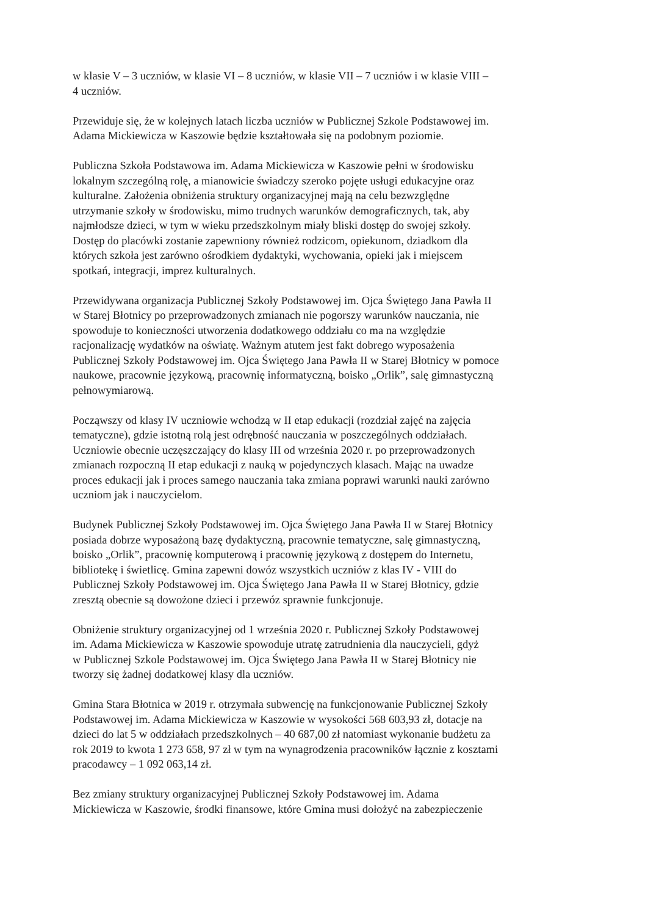w klasie V – 3 uczniów, w klasie VI – 8 uczniów, w klasie VII – 7 uczniów i w klasie VIII –
4 uczniów.
Przewiduje się, że w kolejnych latach liczba uczniów w Publicznej Szkole Podstawowej im.
Adama Mickiewicza w Kaszowie będzie kształtowała się na podobnym poziomie.
Publiczna Szkoła Podstawowa im. Adama Mickiewicza w Kaszowie pełni w środowisku
lokalnym szczególną rolę, a mianowicie świadczy szeroko pojęte usługi edukacyjne oraz
kulturalne. Założenia obniżenia struktury organizacyjnej mają na celu bezwzględne
utrzymanie szkoły w środowisku, mimo trudnych warunków demograficznych, tak, aby
najmłodsze dzieci, w tym w wieku przedszkolnym miały bliski dostęp do swojej szkoły.
Dostęp do placówki zostanie zapewniony również rodzicom, opiekunom, dziadkom dla
których szkoła jest zarówno ośrodkiem dydaktyki, wychowania, opieki jak i miejscem
spotkań, integracji, imprez kulturalnych.
Przewidywana organizacja Publicznej Szkoły Podstawowej im. Ojca Świętego Jana Pawła II
w Starej Błotnicy po przeprowadzonych zmianach nie pogorszy warunków nauczania, nie
spowoduje to konieczności utworzenia dodatkowego oddziału co ma na względzie
racjonalizację wydatków na oświatę. Ważnym atutem jest fakt dobrego wyposażenia
Publicznej Szkoły Podstawowej im. Ojca Świętego Jana Pawła II w Starej Błotnicy w pomoce
naukowe, pracownie językową, pracownię informatyczną, boisko „Orlik”, salę gimnastyczną
pełnowymiarową.
Począwszy od klasy IV uczniowie wchodzą w II etap edukacji (rozdział zajęć na zajęcia
tematyczne), gdzie istotną rolą jest odrębność nauczania w poszczególnych oddziałach.
Uczniowie obecnie uczęszczający do klasy III od września 2020 r. po przeprowadzonych
zmianach rozpoczną II etap edukacji z nauką w pojedynczych klasach. Mając na uwadze
proces edukacji jak i proces samego nauczania taka zmiana poprawi warunki nauki zarówno
uczniom jak i nauczycielom.
Budynek Publicznej Szkoły Podstawowej im. Ojca Świętego Jana Pawła II w Starej Błotnicy
posiada dobrze wyposażoną bazę dydaktyczną, pracownie tematyczne, salę gimnastyczną,
boisko „Orlik”, pracownię komputerową i pracownię językową z dostępem do Internetu,
bibliotekę i świetlicę. Gmina zapewni dowóz wszystkich uczniów z klas IV - VIII do
Publicznej Szkoły Podstawowej im. Ojca Świętego Jana Pawła II w Starej Błotnicy, gdzie
zresztą obecnie są dowożone dzieci i przewóz sprawnie funkcjonuje.
Obniżenie struktury organizacyjnej od 1 września 2020 r. Publicznej Szkoły Podstawowej
im. Adama Mickiewicza w Kaszowie spowoduje utratę zatrudnienia dla nauczycieli, gdyż
w Publicznej Szkole Podstawowej im. Ojca Świętego Jana Pawła II w Starej Błotnicy nie
tworzy się żadnej dodatkowej klasy dla uczniów.
Gmina Stara Błotnica w 2019 r. otrzymała subwencję na funkcjonowanie Publicznej Szkoły
Podstawowej im. Adama Mickiewicza w Kaszowie w wysokości 568 603,93 zł, dotacje na
dzieci do lat 5 w oddziałach przedszkolnych – 40 687,00 zł natomiast wykonanie budżetu za
rok 2019 to kwota 1 273 658, 97 zł w tym na wynagrodzenia pracowników łącznie z kosztami
pracodawcy – 1 092 063,14 zł.
Bez zmiany struktury organizacyjnej Publicznej Szkoły Podstawowej im. Adama
Mickiewicza w Kaszowie, środki finansowe, które Gmina musi dołożyć na zabezpieczenie